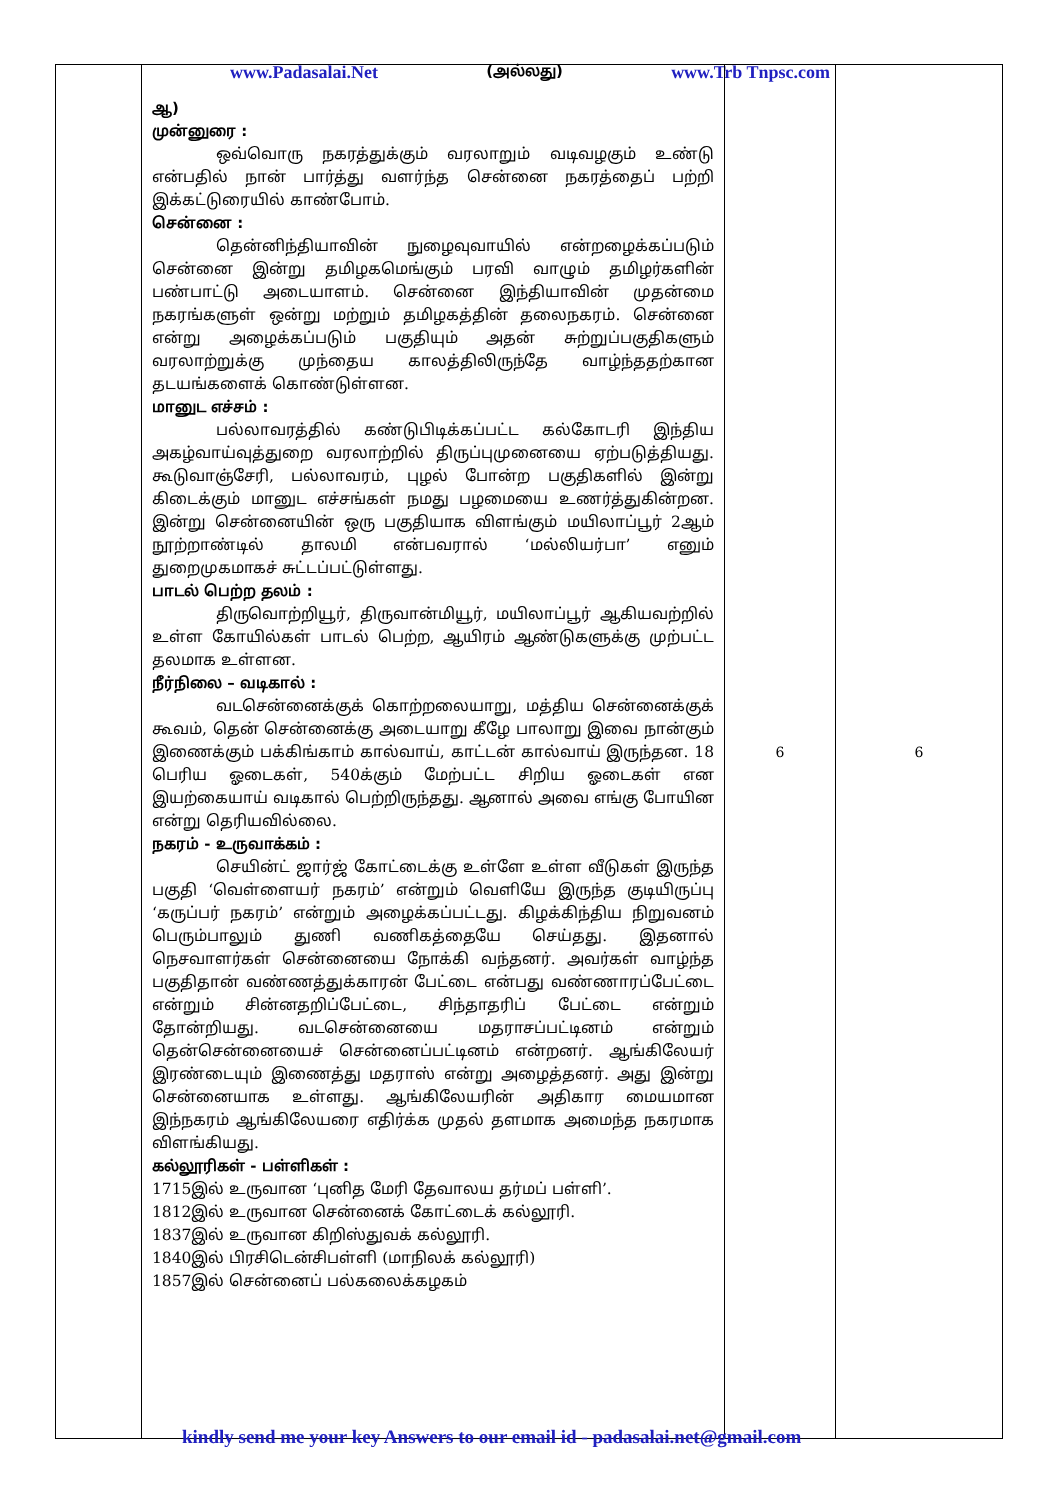www.Padasalai.Net (அல்லது) www.Trb Tnpsc.com
| | ஆ) முன்னுரை : ஒவ்வொரு நகரத்துக்கும் வரலாறும் வடிவழகும் உண்டு என்பதில் நான் பார்த்து வளர்ந்த சென்னை நகரத்தைப் பற்றி இக்கட்டுரையில் காண்போம். சென்னை : தென்னிந்தியாவின் நுழைவுவாயில் என்றழைக்கப்படும் சென்னை இன்று தமிழகமெங்கும் பரவி வாழும் தமிழர்களின் பண்பாட்டு அடையாளம். சென்னை இந்தியாவின் முதன்மை நகரங்களுள் ஒன்று மற்றும் தமிழகத்தின் தலைநகரம். சென்னை என்று அழைக்கப்படும் பகுதியும் அதன் சுற்றுப்பகுதிகளும் வரலாற்றுக்கு முந்தைய காலத்திலிருந்தே வாழ்ந்ததற்கான தடயங்களைக் கொண்டுள்ளன. மானுட எச்சம் : பல்லாவரத்தில் கண்டுபிடிக்கப்பட்ட கல்கோடரி இந்திய அகழ்வாய்வுத்துறை வரலாற்றில் திருப்புமுனையை ஏற்படுத்தியது. கூடுவாஞ்சேரி, பல்லாவரம், புழல் போன்ற பகுதிகளில் இன்று கிடைக்கும் மானுட எச்சங்கள் நமது பழமையை உணர்த்துகின்றன. இன்று சென்னையின் ஒரு பகுதியாக விளங்கும் மயிலாப்பூர் 2ஆம் நூற்றாண்டில் தாலமி என்பவரால் ‘மல்லியர்பா’ எனும் துறைமுகமாகச் சுட்டப்பட்டுள்ளது. பாடல் பெற்ற தலம் : திருவொற்றியூர், திருவான்மியூர், மயிலாப்பூர் ஆகியவற்றில் உள்ள கோயில்கள் பாடல் பெற்ற, ஆயிரம் ஆண்டுகளுக்கு முற்பட்ட தலமாக உள்ளன. நீர்நிலை – வடிகால் : வடசென்னைக்குக் கொற்றலையாறு, மத்திய சென்னைக்குக் கூவம், தென் சென்னைக்கு அடையாறு கீழே பாலாறு இவை நான்கும் இணைக்கும் பக்கிங்காம் கால்வாய், காட்டன் கால்வாய் இருந்தன. 18 பெரிய ஓடைகள், 540க்கும் மேற்பட்ட சிறிய ஓடைகள் என இயற்கையாய் வடிகால் பெற்றிருந்தது. ஆனால் அவை எங்கு போயின என்று தெரியவில்லை. நகரம் - உருவாக்கம் : செயின்ட் ஜார்ஜ் கோட்டைக்கு உள்ளே உள்ள வீடுகள் இருந்த பகுதி ‘வெள்ளையர் நகரம்’ என்றும் வெளியே இருந்த குடியிருப்பு ‘கருப்பர் நகரம்’ என்றும் அழைக்கப்பட்டது. கிழக்கிந்திய நிறுவனம் பெரும்பாலும் துணி வணிகத்தையே செய்தது. இதனால் நெசவாளர்கள் சென்னையை நோக்கி வந்தனர். அவர்கள் வாழ்ந்த பகுதிதான் வண்ணத்துக்காரன் பேட்டை என்பது வண்ணாரப்பேட்டை என்றும் சின்னதறிப்பேட்டை, சிந்தாதரிப் பேட்டை என்றும் தோன்றியது. வடசென்னையை மதராசப்பட்டினம் என்றும் தென்சென்னையைச் சென்னைப்பட்டினம் என்றனர். ஆங்கிலேயர் இரண்டையும் இணைத்து மதராஸ் என்று அழைத்தனர். அது இன்று சென்னையாக உள்ளது. ஆங்கிலேயரின் அதிகார மையமான இந்நகரம் ஆங்கிலேயரை எதிர்க்க முதல் தளமாக அமைந்த நகரமாக விளங்கியது. கல்லூரிகள் - பள்ளிகள் : 1715இல் உருவான ‘புனித மேரி தேவாலய தர்மப் பள்ளி’. 1812இல் உருவான சென்னைக் கோட்டைக் கல்லூரி. 1837இல் உருவான கிறிஸ்துவக் கல்லூரி. 1840இல் பிரசிடென்சிபள்ளி (மாநிலக் கல்லூரி) 1857இல் சென்னைப் பல்கலைக்கழகம் | 6 | 6 |
kindly send me your key Answers to our email id - padasalai.net@gmail.com